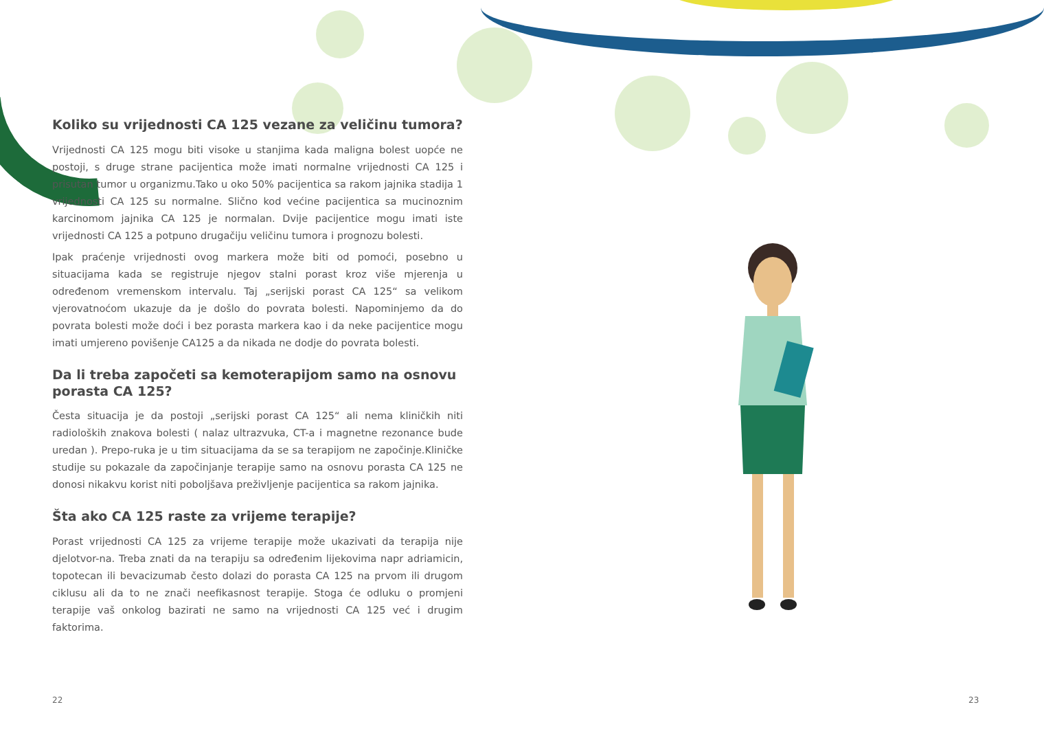Koliko su vrijednosti CA 125 vezane za veličinu tumora?
Vrijednosti CA 125 mogu biti visoke u stanjima kada maligna bolest uopće ne postoji, s druge strane pacijentica može imati normalne vrijednosti CA 125 i prisutan tumor u organizmu.Tako u oko 50% pacijentica sa rakom jajnika stadija 1 vrijednosti CA 125 su normalne. Slično kod većine pacijentica sa mucinoznim karcinomom jajnika CA 125 je normalan. Dvije pacijentice mogu imati iste vrijednosti CA 125 a potpuno drugačiju veličinu tumora i prognozu bolesti.
Ipak praćenje vrijednosti ovog markera može biti od pomoći, posebno u situacijama kada se registruje njegov stalni porast kroz više mjerenja u određenom vremenskom intervalu. Taj „serijski porast CA 125“ sa velikom vjerovatnoćom ukazuje da je došlo do povrata bolesti. Napominjemo da do povrata bolesti može doći i bez porasta markera kao i da neke pacijentice mogu imati umjereno povišenje CA125 a da nikada ne dodje do povrata bolesti.
Da li treba započeti sa kemoterapijom samo na osnovu porasta CA 125?
Česta situacija je da postoji „serijski porast CA 125“ ali nema kliničkih niti radioloških znakova bolesti ( nalaz ultrazvuka, CT-a i magnetne rezonance bude uredan ). Prepo-ruka je u tim situacijama da se sa terapijom ne započinje.Kliničke studije su pokazale da započinjanje terapije samo na osnovu porasta CA 125 ne donosi nikakvu korist niti poboljšava preživljenje pacijentica sa rakom jajnika.
Šta ako CA 125 raste za vrijeme terapije?
Porast vrijednosti CA 125 za vrijeme terapije može ukazivati da terapija nije djelotvor-na. Treba znati da na terapiju sa određenim lijekovima napr adriamicin, topotecan ili bevacizumab često dolazi do porasta CA 125 na prvom ili drugom ciklusu ali da to ne znači neefikasnost terapije. Stoga će odluku o promjeni terapije vaš onkolog bazirati ne samo na vrijednosti CA 125 već i drugim faktorima.
22 23